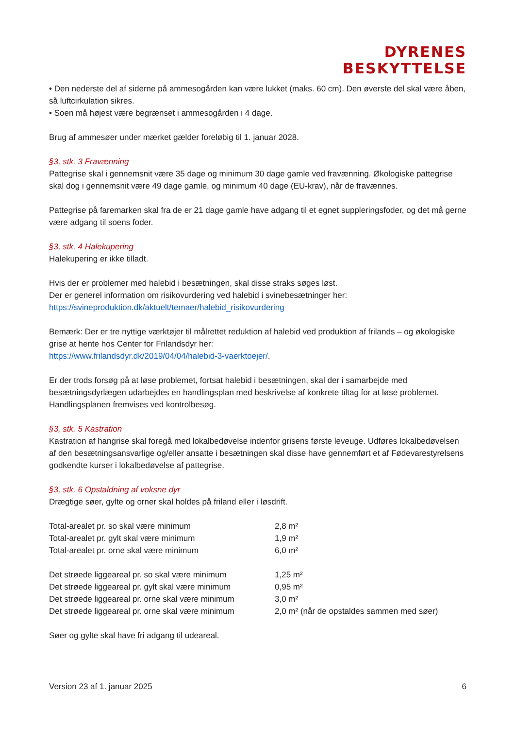DYRENES
BESKYTTELSE
• Den nederste del af siderne på ammesogården kan være lukket (maks. 60 cm). Den øverste del skal være åben, så luftcirkulation sikres.
• Soen må højest være begrænset i ammesogården i 4 dage.
Brug af ammesøer under mærket gælder foreløbig til 1. januar 2028.
§3, stk. 3 Fravænning
Pattegrise skal i gennemsnit være 35 dage og minimum 30 dage gamle ved fravænning. Økologiske pattegrise skal dog i gennemsnit være 49 dage gamle, og minimum 40 dage (EU-krav), når de fravænnes.
Pattegrise på faremarken skal fra de er 21 dage gamle have adgang til et egnet suppleringsfoder, og det må gerne være adgang til soens foder.
§3, stk. 4 Halekupering
Halekupering er ikke tilladt.
Hvis der er problemer med halebid i besætningen, skal disse straks søges løst.
Der er generel information om risikovurdering ved halebid i svinebesætninger her:
https://svineproduktion.dk/aktuelt/temaer/halebid_risikovurdering
Bemærk: Der er tre nyttige værktøjer til målrettet reduktion af halebid ved produktion af frilands – og økologiske grise at hente hos Center for Frilandsdyr her:
https://www.frilandsdyr.dk/2019/04/04/halebid-3-vaerktoejer/.
Er der trods forsøg på at løse problemet, fortsat halebid i besætningen, skal der i samarbejde med besætningsdyrlægen udarbejdes en handlingsplan med beskrivelse af konkrete tiltag for at løse problemet. Handlingsplanen fremvises ved kontrolbesøg.
§3, stk. 5 Kastration
Kastration af hangrise skal foregå med lokalbedøvelse indenfor grisens første leveuge. Udføres lokalbedøvelsen af den besætningsansvarlige og/eller ansatte i besætningen skal disse have gennemført et af Fødevarestyrelsens godkendte kurser i lokalbedøvelse af pattegrise.
§3, stk. 6 Opstaldning af voksne dyr
Drægtige søer, gylte og orner skal holdes på friland eller i løsdrift.
| Total-arealet pr. so skal være minimum | 2,8 m² |
| Total-arealet pr. gylt skal være minimum | 1,9 m² |
| Total-arealet pr. orne skal være minimum | 6,0 m² |
| Det strøede liggeareal pr. so skal være minimum | 1,25 m² |
| Det strøede liggeareal pr. gylt skal være minimum | 0,95 m² |
| Det strøede liggeareal pr. orne skal være minimum | 3,0 m² |
| Det strøede liggeareal pr. orne skal være minimum | 2,0 m² (når de opstaldes sammen med søer) |
Søer og gylte skal have fri adgang til udeareal.
Version 23 af 1. januar 2025 6